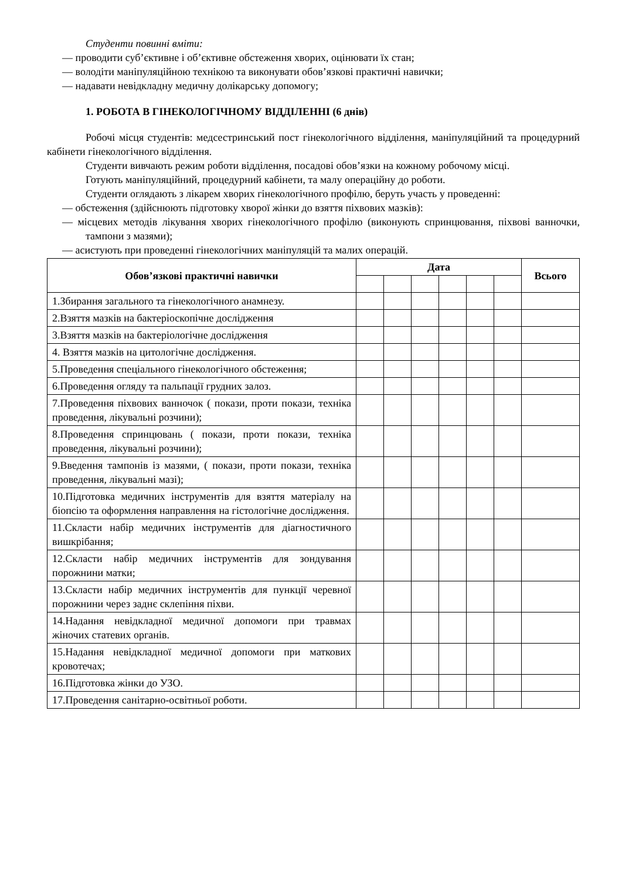Студенти повинні вміти:
— проводити суб’єктивне і об’єктивне обстеження хворих, оцінювати їх стан;
— володіти маніпуляційною технікою та виконувати обов’язкові практичні навички;
— надавати невідкладну медичну долікарську допомогу;
1. РОБОТА В ГІНЕКОЛОГІЧНОМУ ВІДДІЛЕННІ (6 днів)
Робочі місця студентів: медсестринський пост гінекологічного відділення, маніпуляційний та процедурний кабінети гінекологічного відділення.
Студенти вивчають режим роботи відділення, посадові обов’язки на кожному робочому місці.
Готують маніпуляційний, процедурний кабінети, та малу операційну до роботи.
Студенти оглядають з лікарем хворих гінекологічного профілю, беруть участь у проведенні:
— обстеження (здійснюють підготовку хворої жінки до взяття піхвових мазків):
— місцевих методів лікування хворих гінекологічного профілю (виконують спринцювання, піхвові ванночки, тампони з мазями);
— асистують при проведенні гінекологічних маніпуляцій та малих операцій.
| Обов’язкові практичні навички | Дата | | | | | | Всього |
| --- | --- | --- | --- | --- | --- | --- | --- |
| 1.Збирання загального та гінекологічного анамнезу. | | | | | | | |
| 2.Взяття мазків на бактеріоскопічне дослідження | | | | | | | |
| 3.Взяття мазків на бактеріологічне дослідження | | | | | | | |
| 4. Взяття мазків на цитологічне дослідження. | | | | | | | |
| 5.Проведення спеціального гінекологічного обстеження; | | | | | | | |
| 6.Проведення огляду та пальпації грудних залоз. | | | | | | | |
| 7.Проведення піхвових ванночок ( покази, проти покази, техніка проведення, лікувальні розчини); | | | | | | | |
| 8.Проведення спринцювань ( покази, проти покази, техніка проведення, лікувальні розчини); | | | | | | | |
| 9.Введення тампонів із мазями, ( покази, проти покази, техніка проведення, лікувальні мазі); | | | | | | | |
| 10.Підготовка медичних інструментів для взяття матеріалу на біопсію та оформлення направлення на гістологічне дослідження. | | | | | | | |
| 11.Скласти набір медичних інструментів для діагностичного вишкрібання; | | | | | | | |
| 12.Скласти набір медичних інструментів для зондування порожнини матки; | | | | | | | |
| 13.Скласти набір медичних інструментів для пункції черевної порожнини через заднє склепіння піхви. | | | | | | | |
| 14.Надання невідкладної медичної допомоги при травмах жіночих статевих органів. | | | | | | | |
| 15.Надання невідкладної медичної допомоги при маткових кровотечах; | | | | | | | |
| 16.Підготовка жінки до УЗО. | | | | | | | |
| 17.Проведення санітарно-освітньої роботи. | | | | | | | |